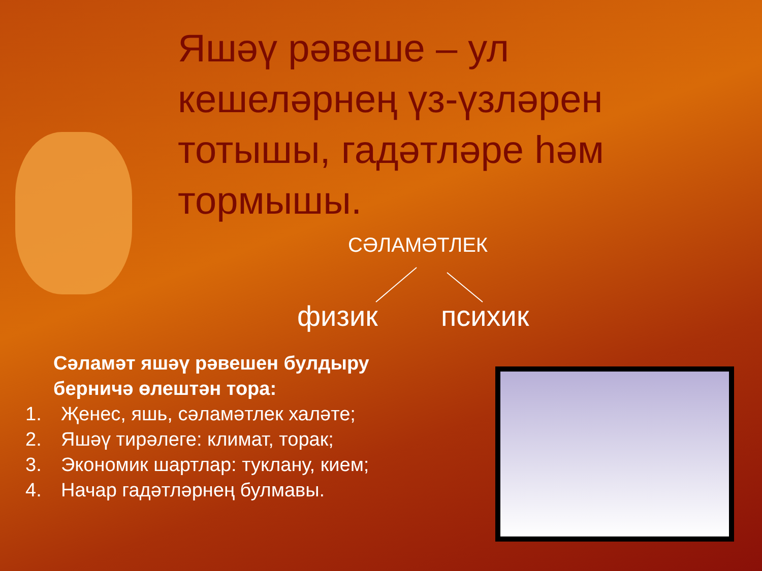Яшәү рәвеше – ул кешеләрнең үз-үзләрен тотышы, гадәтләре һәм тормышы.
СӘЛАМӘТЛЕК
физик психик
Сәламәт яшәү рәвешен булдыру берничә өлештән тора:
1. Җенес, яшь, сәламәтлек халәте;
2. Яшәү тирәлеге: климат, торак;
3. Экономик шартлар: туклану, кием;
4. Начар гадәтләрнең булмавы.